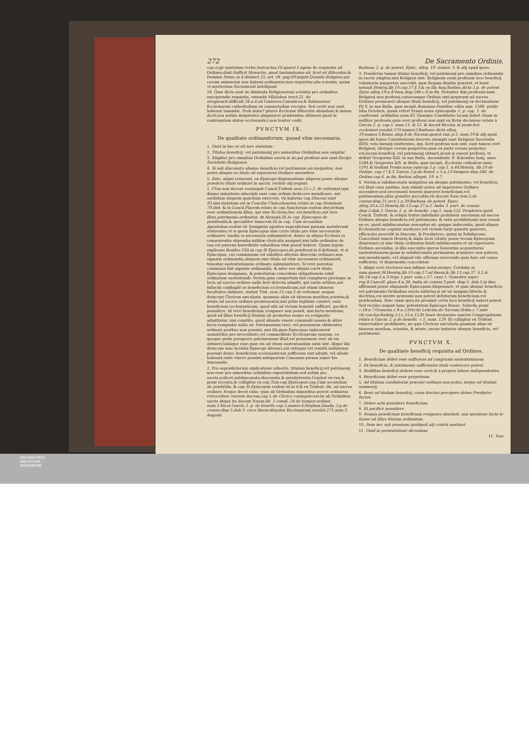272 De Sacramento Ordinis.
cap.Legi epistolam.verbo,Instructus,16.quæst.1. agens de requisitis ad Ordines,dixit:Sufficit Monacho, quod tantumbonus sit, licet sit illiteratus,& Dominic.Sotus in 4.distinct.25. art. vlt. pag.60. inquit:Quando Religiosi,qui curam animarum non habent,ordinantur,non requiritur,alia scientia, quàm vt mysterium Sacramenti intelligant.
18. Quæ dicta sunt de diminuta Religiosorum scientia pro ordinibus suscipiendis requisita, extendit Villalobos tract.21. de irregurarit.difficult.34.n.6. ad Cantores,Canonicos,& Rationarios Ecclesiarum cathedralium ex consuetudine recepta. Sed certè non sunt habenæ laxandæ. Proh dolor? plures Ecclesiæ illiteratis abundant,& minus docti,seu potiùs insipientes pinguiores præbendas obtinent,quod in contemptum status ecclesiastici non leuiter cedit.
PVNCTVM IX.
De qualitate ordinandorum, quoad vitæ necessaria.
1. Quid in hac re sit iure statutum.
2. Titulus beneficij, vel patrimonij pro minoribus Ordinibus non exigitur.
3. Exigitur pro omnibus Ordinibus sacris,in iis,qui professi non sunt.Excipe Societatis Religiosos.
4. Si sub diaconatu absque beneficio,vel patrimonio sis insignitus, non potes absque eo titulo ad superiores Ordines ascendere.
5. Esto, aliqui censeant, ex Episcopi dispensatione aliquem posse absque prædicto titulo ordinari in sacris, rectiùs alij negant.
1. CVm non deceat eos(inquit Concil.Trident.sess.21.c.2. de reformat.)qui diuino ministerio adscripti sunt cum ordinis dedecore mendicare, aut sordidum aliquem quæstum exercere, vti habetur cap.Diaconi sunt 93.dist. statutum est in Concilio Chalcedonensi relato in cap.Neminem 70.dist. & in Concil.Placent.relato in cap.Sanctorum eadem dist. irritam esse ordinationem illius, qui sine Ecclesia,hoc est,beneficio,aut loco illius,patrimonio,ordinatur. At Alexand.III.in cap. Episcopus.de præbendis,& specialiter Innocent.III.in cap. Cum secundùm Apostolum.eodem tit. benigniùs agentes supradictam pœnam sustulerunt statuentes,vt si quem Episcopus sine certo titulo pro vitæ necessariis ordinaret, tandiu ei necessaria subministret, donec in aliqua Ecclesia ei conuenientia stipendia militiæ clericalis assignet,nisi talis ordinatus de sua,vel paterna hæreditate subsidium vitæ possit habere. Quam legem explicans Bonifac.VIII.in cap.Si Episcopus.de præbend.in 6. definiuit, vt si Episcopus, cui commissum est subditos alterius diœcesis ordinare,non signatis ordinandis,aliquem sine titulo ad vitæ necessaria ordinauerit, teneatur sustentationem ordinato subministrare. Si verò potestas commissa fuit signatis ordinandis, & inter eos aliquis caret titulo, Episcopus designans, & potestatem concedens obligationem subit ordinatum sustentandi. Verùm,quia compertum fuit complures plerisque in locis ad sacros ordines nullo ferè delectu admitti, qui variis artibus,aut fallaciis confingūt se beneficium ecclesiasticum,aut etiam idoneas facultates obtinere, statuit Trid. sess.21.cap.2 de reformat. nequis deinceps Clericus sæcularis, quamuis aliàs sit idoneus moribus,scientia,& ætate,ad sacros ordines promoueatur,nisi priùs legitimè constet, eum beneficium ecclesiasticum, quod sibi ad victum honestè sufficiet, pacificè possidere. Id verò beneficium resignare non possit, nisi facta mentione, quòd ad illius beneficij titulum sit promotus neque ea resignatio admittatur, nisi constito, quòd aliunde viuere commodè possis:& aliter facta resignatio nulla sit. Patrimonium verò, vel pensionem obtinentes ordinari posthac non possint, nisi illi,quos Episcopus iudicauerit assumēdos pro necessitate,vel commoditate Ecclesiarum suarum, eo quoque priùs perspecto patrimonium illud,vel pensionem verè ab eis obtineri,taliáque esse,quæ eis ad vitam sustentandam satis sint. Atque illa deinceps sine licentia Episcopi alienari,aut extingui vel remitti nullatenus possunt donec beneficium ecclesiasticum sufficiens sint adepti, vel aliude habeant,vnde viuere possint,antiquorum Canonum pœnas super his innouando.
2. Pro supradictorum explicatione aduerte, titulum beneficij,vel patrimonij non esse pro minoribus ordinibus expostulatum,sed solùm pro sacris,scilicet,subdiaconatu,diaconatu,& presbyteratu.Constat ex vsu,& praxi recepta,& colligitur ex cap.Tuis.cap.Episcopus.cap.Cùm secundum de præbēdis. & cap.Si Episcopus eodem tit.in 6.& ex Trident. ibi. ad sacros ordines. Neque deest ratio: quia ab Ordinibus minoribus potest ordinatus retrocedere vxorem ducens,cap.1,de Clerico coniugato: secùs ab Ordinibus sacris Atque ita docent Nauar,lib. 1.consil..14.de tempor.ordinat. num.1. Nicol.Garcia 2. p. de benefic.cap.5.numer.4. Stephan.Dauila 3.p.de censur.disp.5,dub.3. circa finem. Aloysius Ricciuspraxi,resolut.271,num.3. Augusti.
Barbosa 2. p. de potest. Episc. alleg. 19. numer. 3. & alij apud ipsos.
3. Prædictus tamen titulus beneficij, vel patrimonij pro omnibus ordinandis in sacris exigitur,nisi Religiosi sint. Religiosis enim professis loco beneficij voluntaria paupertas succedit, quæ Regum diuitiis præstat, vt benè notauit Henriq.lib.10.cap.17.§.3.& ex illo Aug.Barbos.dicta 2.p. de potest. Episc.alleg.19.n.4. Vasq.disp.246.c.6.in fin. Notanter dixi,professis:nam Religiosi non professi,cuiuscunque Ordinis sint,nequeunt ad sacros Ordines promoueri absque titulo beneficij, vel patrimonij ex declaratione Pij V. in sua Bulla, quæ incipit,Romanus Pontifex: edita ann. 1568. pridie Idus Octobris, quam refert Praxis noua episcopalis 1. p. cap. 1. de conferend. ordinibus num.43. Quæque Constitutio locum habet etiam in nulliter professis,quia verè professi non sunt ex Rotæ decisione relata à Garcia 2. p. cap.5. num.11. & 12. & docuit Riccius in praxi fori ecclesiast.resolut.270.numer.2. Barbosa dicta alleg. 19.numer.5. Bonac.disp.8.de Sacram.quæst.vnic.p.5. num.19.& alij apud ipsos.Ab huius Constitutionis decreto exempti sunt Religiosi Societatis IESV, vota biennij emittentes, qui, licèt professi non sint; sunt tamen verè Religiosi, ideóque eorum paupertas,quæ ex parte eorum perpetua est,locum beneficij, vel patrimonij obtinet,sicuti si essent professi, vt definit Gregorius XIII. in sua Bulla, Ascendente. 8. Kalendas Iunij, anno 1584.& Gregorius XIV. in Bulla, quæ incipit, Ecclesiæ catholicæ. anno 1591.& tradunt Praxis noua episcop.1.p. cap.1. n.44. Henriq. lib.10.de Ordine, cap.17.§.3. Garcia 2.p.de benef. c.5.n.13. Vasquez disp.246. de Ordine,cap.6. in fin. Barbos.allegat. 19. n.7.
4. Verùm,si subdiaconatu insignitus sis absque patrimonio; vel beneficio, vel illud casu amittas, non obinde potes ad superiores Ordines ascendere;sed necessariò teneris quærere beneficium,vel patrimonium,aliàs grauiter peccabis,vti docent Suar.tom.5.de censur.disp.31.sect.1.n.39. Barbosa de potest. Episc. alleg.20.n.22. Henriq.lib.13.cap.37.n.2. Auila 3. part. de censur. disp.5.dub.3. Garcia 2. p. de benefic. cap.5. num.122. Propterea quòd Concil. Trident. & reliqui textus indefinitè prohibent ascensum ad sacros Ordines absque beneficio,vel patrimonio; & ratio prohibitionis non cessat ex eo, quòd subdiaconatus susceptus sit: quippe indecentia, quòd aliquis Ecclesiasticus cogatur medicare,vel victum turpi quæstu quærere, efficaciùs procedit in Diacono, & Presbytero, quàm in Subdiacono, Concedunt tamen Henriq.& Auila locis citatis, posse tecum Episcopum dispensare,si sine titulo ordinatus fuisti subdiaconatu,vt ad superiores Ordines ascendas, si illis susceptis speras honestiùs acquisiturus sustentationem,quam in subdiaconatu permanens acquirere non poteris, nisi mendicando, vel aliquod vile officium exercendo:quia hæc est causa sufficiens, vt dispensatio concedatur.
5. Aliqui verò Doctores non infimæ notæ,nempe, Corduba in sum.quæst.36. Henriq.lib.10.cap.17.ad finem,& lib.13.cap.37. §.2.& lib.14.cap.5.n.3. Vega 1.part. sum.c.57. casu 1. Gonzalez super reg.8.Cancell. gloss.4.n.36. Auila de censur.3.part. disp.5. dub.5.in fine, affirmant,posse aliquando Episcopum dispensare, vt quis absque beneficio, vel patrimonio Ordinibus sacris initietur,si sit vir insignis litteris,& doctrina,cui meritò præsumi non potest defuturum beneficium,vel præbendam. Hæc enim spes,ita proximè certa loco beneficij haberi potest. Sed rectiùs negant hanc potestatem Episcopo Bonac. Salzedo praxi c.18.n.7. Genuens.c.8.n.2. Petr.de Ledesm.de Sacram.Ordin.c.7.ante vlt.conclus. Rodrig.2.t.c.15.n.15. Et fauet declaratio sanctæ Congregationis relata à Garcia 2. p.de benefic. c.5. num. 129. Et colligitur ex Trident. vniuersaliter prohibente, ne quis Clericus sæcularis,quamuis alias sit idoneus moribus, scientia, & ætate, sacris initietur absque beneficio, vel patrimonio.
PVNCTVM X.
De qualitate beneficij requisita ad Ordines.
1. Beneficium debet esse sufficiens ad congruam sustentationem.
2. Ex beneficio, & patrimonio sufficientia tituli coalescere potest.
3. Redditus beneficij debent esse certi,& à proprio labore independentes.
4. Beneficium debet esse perpetuum.
5. Ad titulum coadiutoriæ præcisè ordinari non potes, neque ad titulum seminarij,
6. Benè ad titulum beneficij, cuius fructus percipere debes Presbyter factus.
7. Debes actu possidere beneficium.
8. Et pacificè possidere.
9. Nequis prædictum beneficium resignare absolutè, nisi mentione facta te fuisse ad illius titulum ordinatum.
10. Item nec sub pensione,quidquid alij contrà sentiant.
11. Quid in permutatione dicendum.
11. Non
UNIVERSITÄTS-
BIBLIOTHEK
PADERBORN